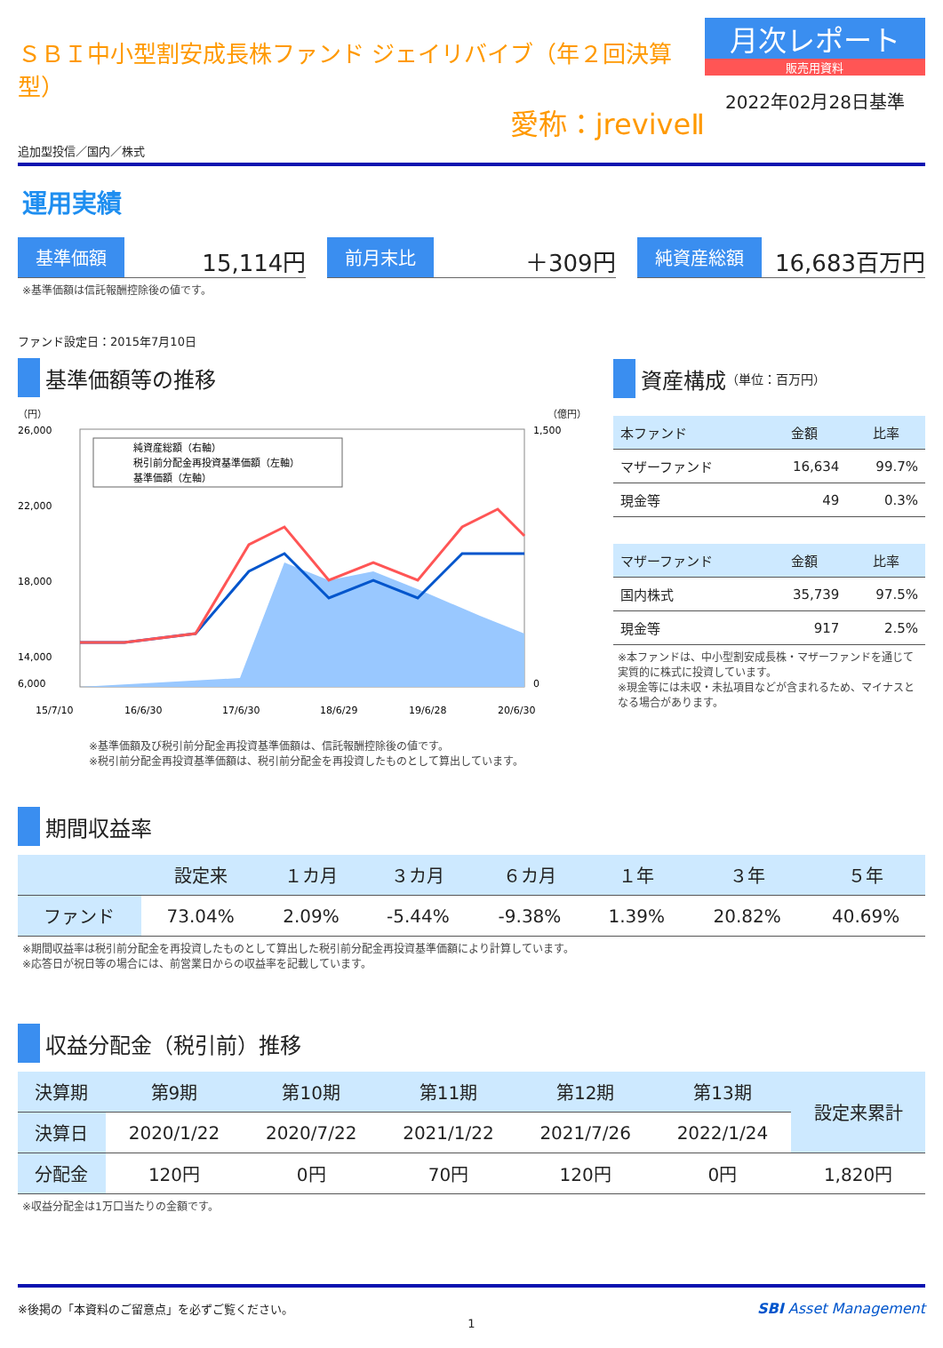ＳＢＩ中小型割安成長株ファンド ジェイリバイブ（年２回決算型）
愛称：jreviveⅡ
追加型投信／国内／株式
月次レポート
販売用資料
2022年02月28日基準
運用実績
基準価額 15,114円
前月末比 ＋309円
純資産総額 16,683百万円
※基準価額は信託報酬控除後の値です。
ファンド設定日：2015年7月10日
基準価額等の推移
（円） （億円）
純資産総額（右軸）
税引前分配金再投資基準価額（左軸）
基準価額（左軸）
26,000
22,000
18,000
14,000
6,000
1,500
0
15/7/10
16/6/30
17/6/30
18/6/29
19/6/28
20/6/30
※基準価額及び税引前分配金再投資基準価額は、信託報酬控除後の値です。
※税引前分配金再投資基準価額は、税引前分配金を再投資したものとして算出しています。
資産構成 （単位：百万円）
| 本ファンド | 金額 | 比率 |
| --- | --- | --- |
| マザーファンド | 16,634 | 99.7% |
| 現金等 | 49 | 0.3% |
| マザーファンド | 金額 | 比率 |
| --- | --- | --- |
| 国内株式 | 35,739 | 97.5% |
| 現金等 | 917 | 2.5% |
※本ファンドは、中小型割安成長株・マザーファンドを通じて実質的に株式に投資しています。
※現金等には未収・未払項目などが含まれるため、マイナスとなる場合があります。
期間収益率
| | 設定来 | １カ月 | ３カ月 | ６カ月 | １年 | ３年 | ５年 |
| --- | --- | --- | --- | --- | --- | --- | --- |
| ファンド | 73.04% | 2.09% | -5.44% | -9.38% | 1.39% | 20.82% | 40.69% |
※期間収益率は税引前分配金を再投資したものとして算出した税引前分配金再投資基準価額により計算しています。
※応答日が祝日等の場合には、前営業日からの収益率を記載しています。
収益分配金（税引前）推移
| 決算期 | 第9期 | 第10期 | 第11期 | 第12期 | 第13期 | 設定来累計 |
| --- | --- | --- | --- | --- | --- | --- |
| 決算日 | 2020/1/22 | 2020/7/22 | 2021/1/22 | 2021/7/26 | 2022/1/24 | |
| 分配金 | 120円 | 0円 | 70円 | 120円 | 0円 | 1,820円 |
※収益分配金は1万口当たりの金額です。
※後掲の「本資料のご留意点」を必ずご覧ください。 SBI Asset Management
1